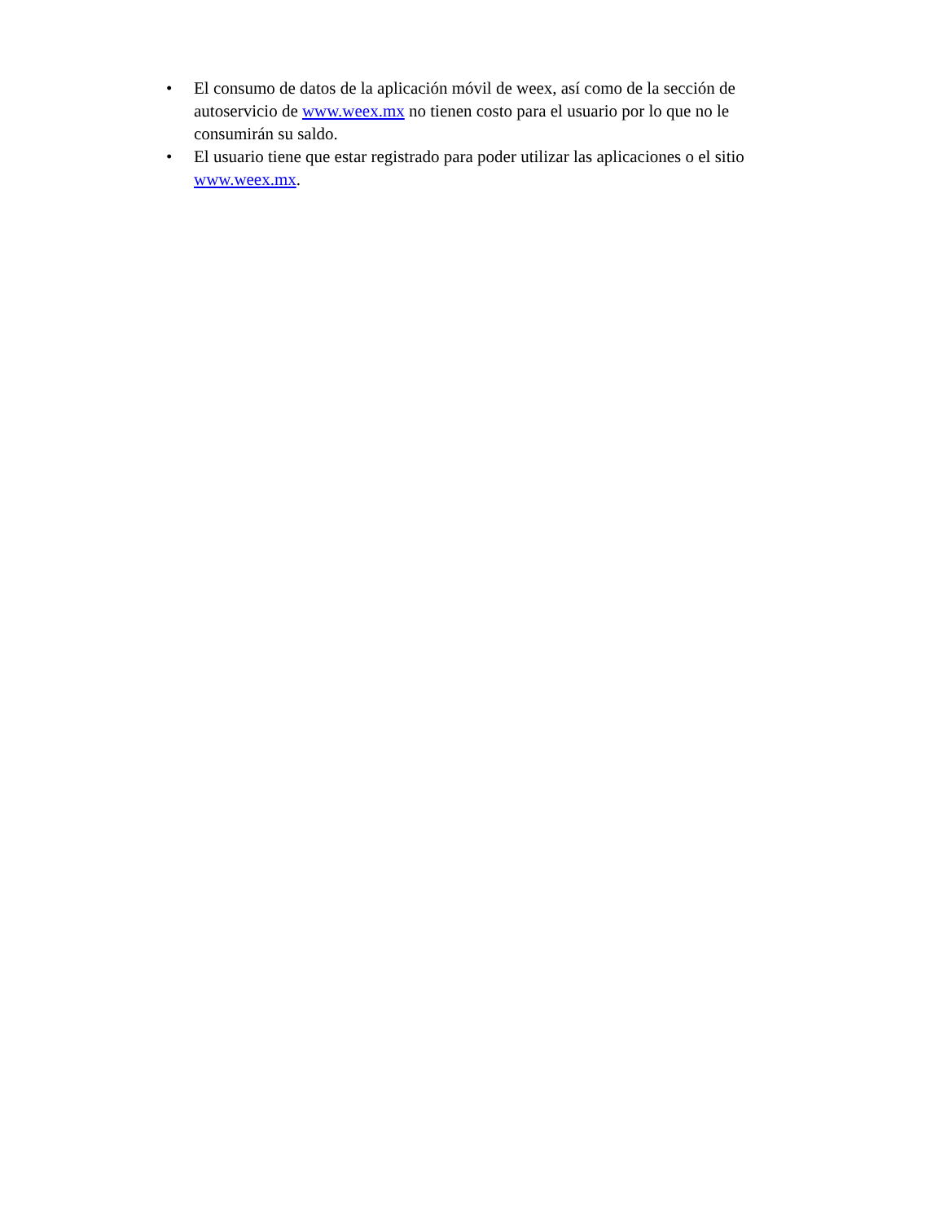• El consumo de datos de la aplicación móvil de weex, así como de la sección de autoservicio de www.weex.mx no tienen costo para el usuario por lo que no le consumirán su saldo.
• El usuario tiene que estar registrado para poder utilizar las aplicaciones o el sitio www.weex.mx.